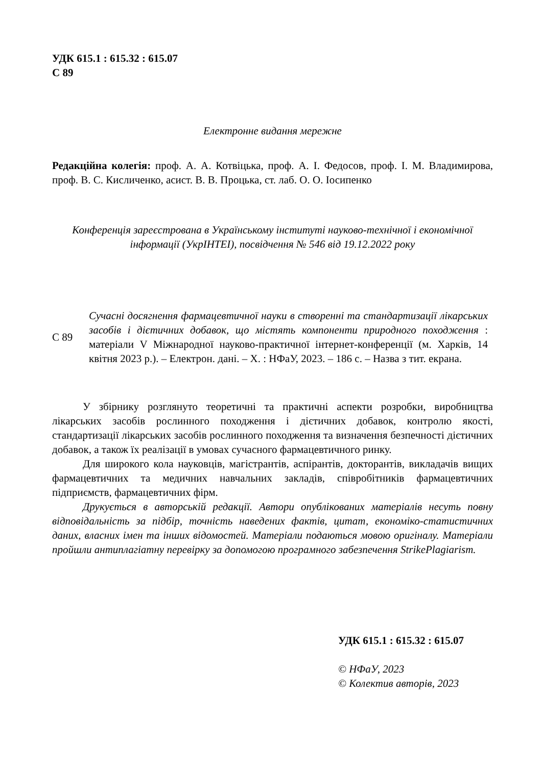УДК 615.1 : 615.32 : 615.07
С 89
Електронне видання мережне
Редакційна колегія: проф. А. А. Котвіцька, проф. А. І. Федосов, проф. І. М. Владимирова, проф. В. С. Кисличенко, асист. В. В. Процька, ст. лаб. О. О. Іосипенко
Конференція зареєстрована в Українському інституті науково-технічної і економічної інформації (УкрІНТЕІ), посвідчення № 546 від 19.12.2022 року
С 89
Сучасні досягнення фармацевтичної науки в створенні та стандартизації лікарських засобів і дієтичних добавок, що містять компоненти природного походження : матеріали V Міжнародної науково-практичної інтернет-конференції (м. Харків, 14 квітня 2023 р.). – Електрон. дані. – Х. : НФаУ, 2023. – 186 с. – Назва з тит. екрана.
У збірнику розглянуто теоретичні та практичні аспекти розробки, виробництва лікарських засобів рослинного походження і дієтичних добавок, контролю якості, стандартизації лікарських засобів рослинного походження та визначення безпечності дієтичних добавок, а також їх реалізації в умовах сучасного фармацевтичного ринку.
Для широкого кола науковців, магістрантів, аспірантів, докторантів, викладачів вищих фармацевтичних та медичних навчальних закладів, співробітників фармацевтичних підприємств, фармацевтичних фірм.
Друкується в авторській редакції. Автори опублікованих матеріалів несуть повну відповідальність за підбір, точність наведених фактів, цитат, економіко-статистичних даних, власних імен та інших відомостей. Матеріали подаються мовою оригіналу. Матеріали пройшли антиплагіатну перевірку за допомогою програмного забезпечення StrikePlagiarism.
УДК 615.1 : 615.32 : 615.07
© НФаУ, 2023
© Колектив авторів, 2023